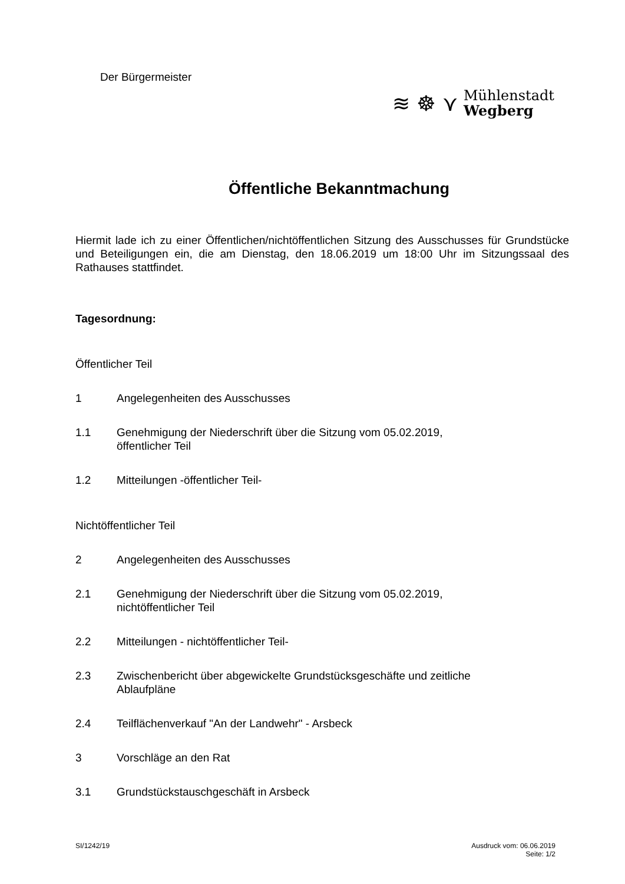Der Bürgermeister
≋ ☸ ⋎
Mühlenstadt
Wegberg
Öffentliche Bekanntmachung
Hiermit lade ich zu einer Öffentlichen/nichtöffentlichen Sitzung des Ausschusses für Grundstücke und Beteiligungen ein, die am Dienstag, den 18.06.2019 um 18:00 Uhr im Sitzungssaal des Rathauses stattfindet.
Tagesordnung:
Öffentlicher Teil
1 Angelegenheiten des Ausschusses
1.1 Genehmigung der Niederschrift über die Sitzung vom 05.02.2019,
öffentlicher Teil
1.2 Mitteilungen -öffentlicher Teil-
Nichtöffentlicher Teil
2 Angelegenheiten des Ausschusses
2.1 Genehmigung der Niederschrift über die Sitzung vom 05.02.2019,
nichtöffentlicher Teil
2.2 Mitteilungen - nichtöffentlicher Teil-
2.3 Zwischenbericht über abgewickelte Grundstücksgeschäfte und zeitliche
Ablaufpläne
2.4 Teilflächenverkauf "An der Landwehr" - Arsbeck
3 Vorschläge an den Rat
3.1 Grundstückstauschgeschäft in Arsbeck
SI/1242/19 Ausdruck vom: 06.06.2019
Seite: 1/2